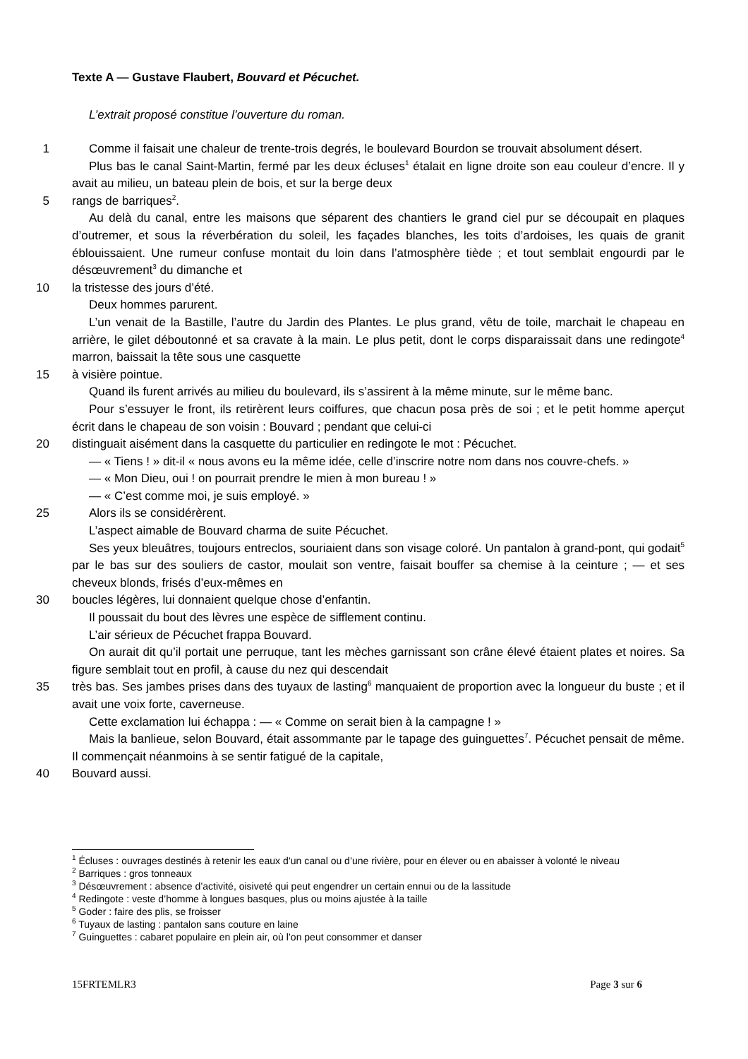Texte A — Gustave Flaubert, Bouvard et Pécuchet.
L’extrait proposé constitue l’ouverture du roman.
1 Comme il faisait une chaleur de trente-trois degrés, le boulevard Bourdon se trouvait absolument désert.
Plus bas le canal Saint-Martin, fermé par les deux écluses<sup>1</sup> étalait en ligne droite son eau couleur d’encre. Il y avait au milieu, un bateau plein de bois, et sur la berge deux
5 rangs de barriques<sup>2</sup>.
Au delà du canal, entre les maisons que séparent des chantiers le grand ciel pur se découpait en plaques d’outremer, et sous la réverbération du soleil, les façades blanches, les toits d’ardoises, les quais de granit éblouissaient. Une rumeur confuse montait du loin dans l’atmosphère tiède ; et tout semblait engourdi par le désœuvrement<sup>3</sup> du dimanche et
10 la tristesse des jours d’été.
Deux hommes parurent.
L’un venait de la Bastille, l’autre du Jardin des Plantes. Le plus grand, vêtu de toile, marchait le chapeau en arrière, le gilet déboutonné et sa cravate à la main. Le plus petit, dont le corps disparaissait dans une redingote<sup>4</sup> marron, baissait la tête sous une casquette
15 à visière pointue.
Quand ils furent arrivés au milieu du boulevard, ils s’assirent à la même minute, sur le même banc.
Pour s’essuyer le front, ils retirèrent leurs coiffures, que chacun posa près de soi ; et le petit homme aperçut écrit dans le chapeau de son voisin : Bouvard ; pendant que celui-ci
20 distinguait aisément dans la casquette du particulier en redingote le mot : Pécuchet.
— « Tiens ! » dit-il « nous avons eu la même idée, celle d’inscrire notre nom dans nos couvre-chefs. »
— « Mon Dieu, oui ! on pourrait prendre le mien à mon bureau ! »
— « C’est comme moi, je suis employé. »
25 Alors ils se considérèrent.
L’aspect aimable de Bouvard charma de suite Pécuchet.
Ses yeux bleuâtres, toujours entreclos, souriaient dans son visage coloré. Un pantalon à grand-pont, qui godait<sup>5</sup> par le bas sur des souliers de castor, moulait son ventre, faisait bouffer sa chemise à la ceinture ; — et ses cheveux blonds, frisés d’eux-mêmes en
30 boucles légères, lui donnaient quelque chose d’enfantin.
Il poussait du bout des lèvres une espèce de sifflement continu.
L’air sérieux de Pécuchet frappa Bouvard.
On aurait dit qu’il portait une perruque, tant les mèches garnissant son crâne élevé étaient plates et noires. Sa figure semblait tout en profil, à cause du nez qui descendait
35 très bas. Ses jambes prises dans des tuyaux de lasting<sup>6</sup> manquaient de proportion avec la longueur du buste ; et il avait une voix forte, caverneuse.
Cette exclamation lui échappa : — « Comme on serait bien à la campagne ! »
Mais la banlieue, selon Bouvard, était assommante par le tapage des guinguettes<sup>7</sup>. Pécuchet pensait de même. Il commençait néanmoins à se sentir fatigué de la capitale,
40 Bouvard aussi.
<sup>1</sup> Écluses : ouvrages destinés à retenir les eaux d’un canal ou d’une rivière, pour en élever ou en abaisser à volonté le niveau
<sup>2</sup> Barriques : gros tonneaux
<sup>3</sup> Désœuvrement : absence d’activité, oisiveté qui peut engendrer un certain ennui ou de la lassitude
<sup>4</sup> Redingote : veste d’homme à longues basques, plus ou moins ajustée à la taille
<sup>5</sup> Goder : faire des plis, se froisser
<sup>6</sup> Tuyaux de lasting : pantalon sans couture en laine
<sup>7</sup> Guinguettes : cabaret populaire en plein air, où l’on peut consommer et danser
15FRTEMLR3 Page 3 sur 6